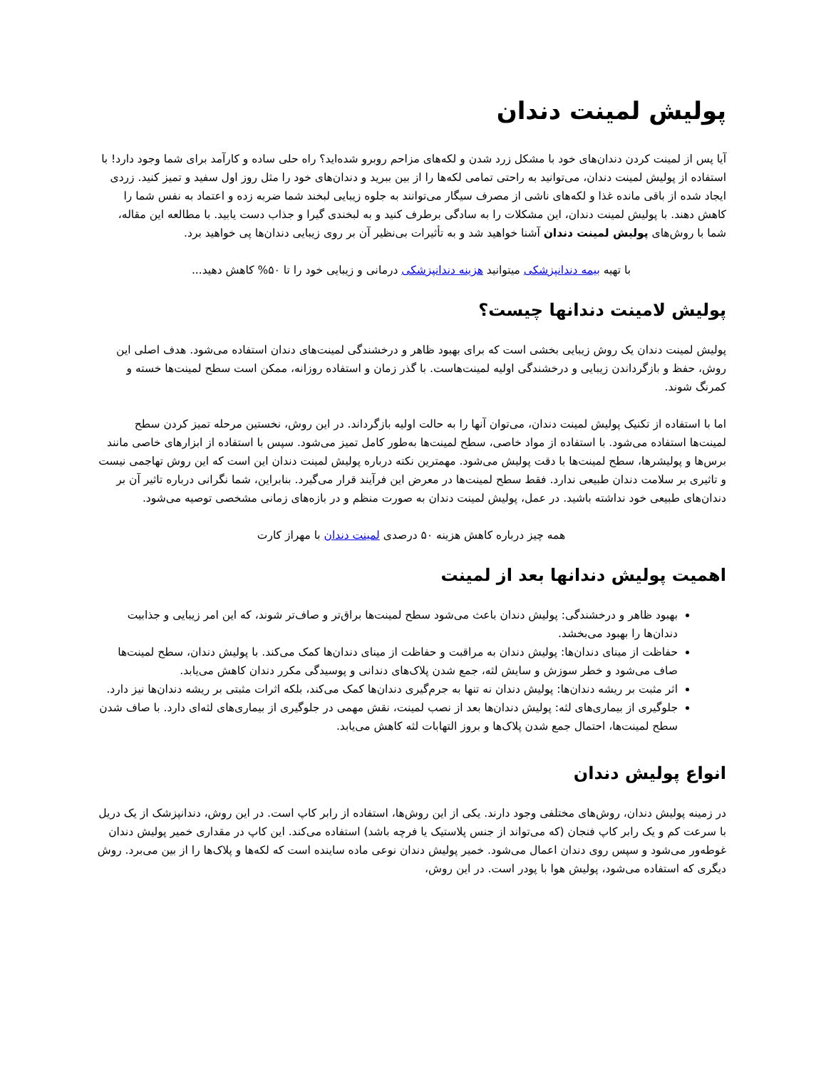پولیش لمینت دندان
آیا پس از لمینت کردن دندان‌های خود با مشکل زرد شدن و لکه‌های مزاحم روبرو شده‌اید؟ راه حلی ساده و کارآمد برای شما وجود دارد! با استفاده از پولیش لمینت دندان، می‌توانید به راحتی تمامی لکه‌ها را از بین ببرید و دندان‌های خود را مثل روز اول سفید و تمیز کنید. زردی ایجاد شده از باقی مانده غذا و لکه‌های ناشی از مصرف سیگار می‌توانند به جلوه زیبایی لبخند شما ضربه زده و اعتماد به نفس شما را کاهش دهند. با پولیش لمینت دندان، این مشکلات را به سادگی برطرف کنید و به لبخندی گیرا و جذاب دست یابید. با مطالعه این مقاله، شما با روش‌های پولیش لمینت دندان آشنا خواهید شد و به تأثیرات بی‌نظیر آن بر روی زیبایی دندان‌ها پی خواهید برد.
با تهیه بیمه دندانپزشکی میتوانید هزینه دندانپزشکی درمانی و زیبایی خود را تا ۵۰% کاهش دهید...
پولیش لامینت دندانها چیست؟
پولیش لمینت دندان یک روش زیبایی بخشی است که برای بهبود ظاهر و درخشندگی لمینت‌های دندان استفاده می‌شود. هدف اصلی این روش، حفظ و بازگرداندن زیبایی و درخشندگی اولیه لمینت‌هاست. با گذر زمان و استفاده روزانه، ممکن است سطح لمینت‌ها خسته و کمرنگ شوند.
اما با استفاده از تکنیک پولیش لمینت دندان، می‌توان آنها را به حالت اولیه بازگرداند. در این روش، نخستین مرحله تمیز کردن سطح لمینت‌ها استفاده می‌شود. با استفاده از مواد خاصی، سطح لمینت‌ها به‌طور کامل تمیز می‌شود. سپس با استفاده از ابزارهای خاصی مانند برس‌ها و پولیشرها، سطح لمینت‌ها با دقت پولیش می‌شود. مهمترین نکته درباره پولیش لمینت دندان این است که این روش تهاجمی نیست و تاثیری بر سلامت دندان طبیعی ندارد. فقط سطح لمینت‌ها در معرض این فرآیند قرار می‌گیرد. بنابراین، شما نگرانی درباره تاثیر آن بر دندان‌های طبیعی خود نداشته باشید. در عمل، پولیش لمینت دندان به صورت منظم و در بازه‌های زمانی مشخصی توصیه می‌شود.
همه چیز درباره کاهش هزینه ۵۰ درصدی لمینت دندان با مهراز کارت
اهمیت پولیش دندانها بعد از لمینت
بهبود ظاهر و درخشندگی: پولیش دندان باعث می‌شود سطح لمینت‌ها براق‌تر و صاف‌تر شوند، که این امر زیبایی و جذابیت دندان‌ها را بهبود می‌بخشد.
حفاظت از مینای دندان‌ها: پولیش دندان به مراقبت و حفاظت از مینای دندان‌ها کمک می‌کند. با پولیش دندان، سطح لمینت‌ها صاف می‌شود و خطر سوزش و سایش لثه، جمع شدن پلاک‌های دندانی و پوسیدگی مکرر دندان کاهش می‌یابد.
اثر مثبت بر ریشه دندان‌ها: پولیش دندان نه تنها به جرم‌گیری دندان‌ها کمک می‌کند، بلکه اثرات مثبتی بر ریشه دندان‌ها نیز دارد.
جلوگیری از بیماری‌های لثه: پولیش دندان‌ها بعد از نصب لمینت، نقش مهمی در جلوگیری از بیماری‌های لثه‌ای دارد. با صاف شدن سطح لمینت‌ها، احتمال جمع شدن پلاک‌ها و بروز التهابات لثه کاهش می‌یابد.
انواع پولیش دندان
در زمینه پولیش دندان، روش‌های مختلفی وجود دارند. یکی از این روش‌ها، استفاده از رابر کاپ است. در این روش، دندانپزشک از یک دریل با سرعت کم و یک رابر کاپ فنجان (که می‌تواند از جنس پلاستیک یا فرچه باشد) استفاده می‌کند. این کاپ در مقداری خمیر پولیش دندان غوطه‌ور می‌شود و سپس روی دندان اعمال می‌شود. خمیر پولیش دندان نوعی ماده ساینده است که لکه‌ها و پلاک‌ها را از بین می‌برد. روش دیگری که استفاده می‌شود، پولیش هوا با پودر است. در این روش،